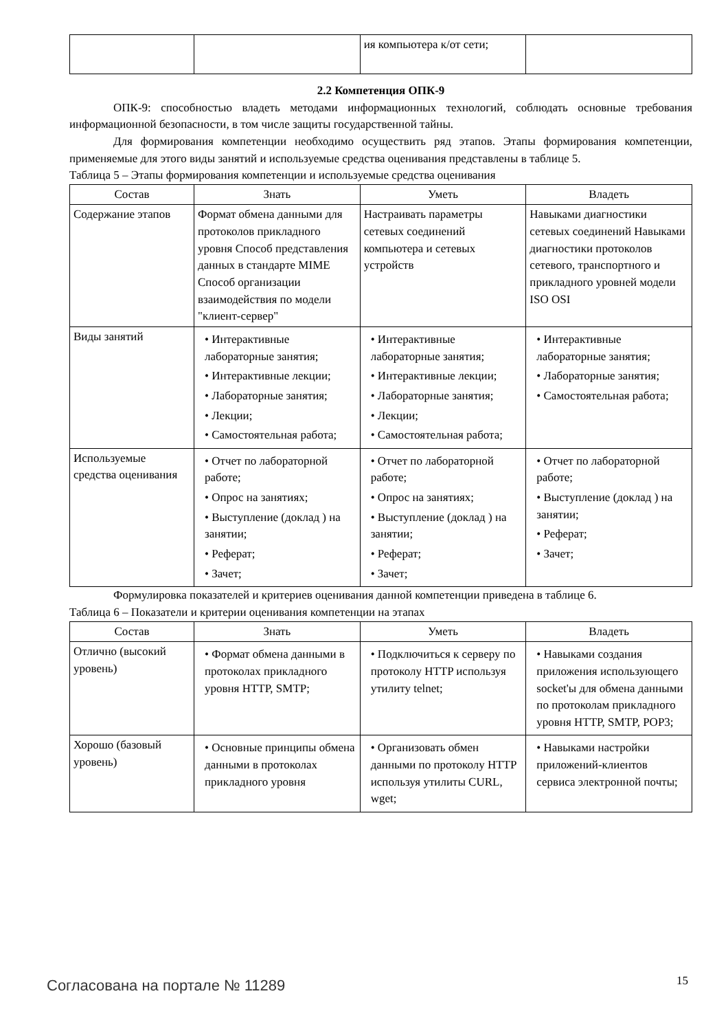| | | ия компьютера к/от сети; | |
2.2 Компетенция ОПК-9
ОПК-9: способностью владеть методами информационных технологий, соблюдать основные требования информационной безопасности, в том числе защиты государственной тайны.
Для формирования компетенции необходимо осуществить ряд этапов. Этапы формирования компетенции, применяемые для этого виды занятий и используемые средства оценивания представлены в таблице 5.
Таблица 5 – Этапы формирования компетенции и используемые средства оценивания
| Состав | Знать | Уметь | Владеть |
| --- | --- | --- | --- |
| Содержание этапов | Формат обмена данными для протоколов прикладного уровня Способ представления данных в стандарте MIME Способ организации взаимодействия по модели "клиент-сервер" | Настраивать параметры сетевых соединений компьютера и сетевых устройств | Навыками диагностики сетевых соединений Навыками диагностики протоколов сетевого, транспортного и прикладного уровней модели ISO OSI |
| Виды занятий | • Интерактивные лабораторные занятия; • Интерактивные лекции; • Лабораторные занятия; • Лекции; • Самостоятельная работа; | • Интерактивные лабораторные занятия; • Интерактивные лекции; • Лабораторные занятия; • Лекции; • Самостоятельная работа; | • Интерактивные лабораторные занятия; • Лабораторные занятия; • Самостоятельная работа; |
| Используемые средства оценивания | • Отчет по лабораторной работе; • Опрос на занятиях; • Выступление (доклад ) на занятии; • Реферат; • Зачет; | • Отчет по лабораторной работе; • Опрос на занятиях; • Выступление (доклад ) на занятии; • Реферат; • Зачет; | • Отчет по лабораторной работе; • Выступление (доклад ) на занятии; • Реферат; • Зачет; |
Формулировка показателей и критериев оценивания данной компетенции приведена в таблице 6.
Таблица 6 – Показатели и критерии оценивания компетенции на этапах
| Состав | Знать | Уметь | Владеть |
| --- | --- | --- | --- |
| Отлично (высокий уровень) | • Формат обмена данными в протоколах прикладного уровня HTTP, SMTP; | • Подключиться к серверу по протоколу HTTP используя утилиту telnet; | • Навыками создания приложения использующего socket'ы для обмена данными по протоколам прикладного уровня HTTP, SMTP, POP3; |
| Хорошо (базовый уровень) | • Основные принципы обмена данными в протоколах прикладного уровня | • Организовать обмен данными по протоколу HTTP используя утилиты CURL, wget; | • Навыками настройки приложений-клиентов сервиса электронной почты; |
Согласована на портале № 11289 15